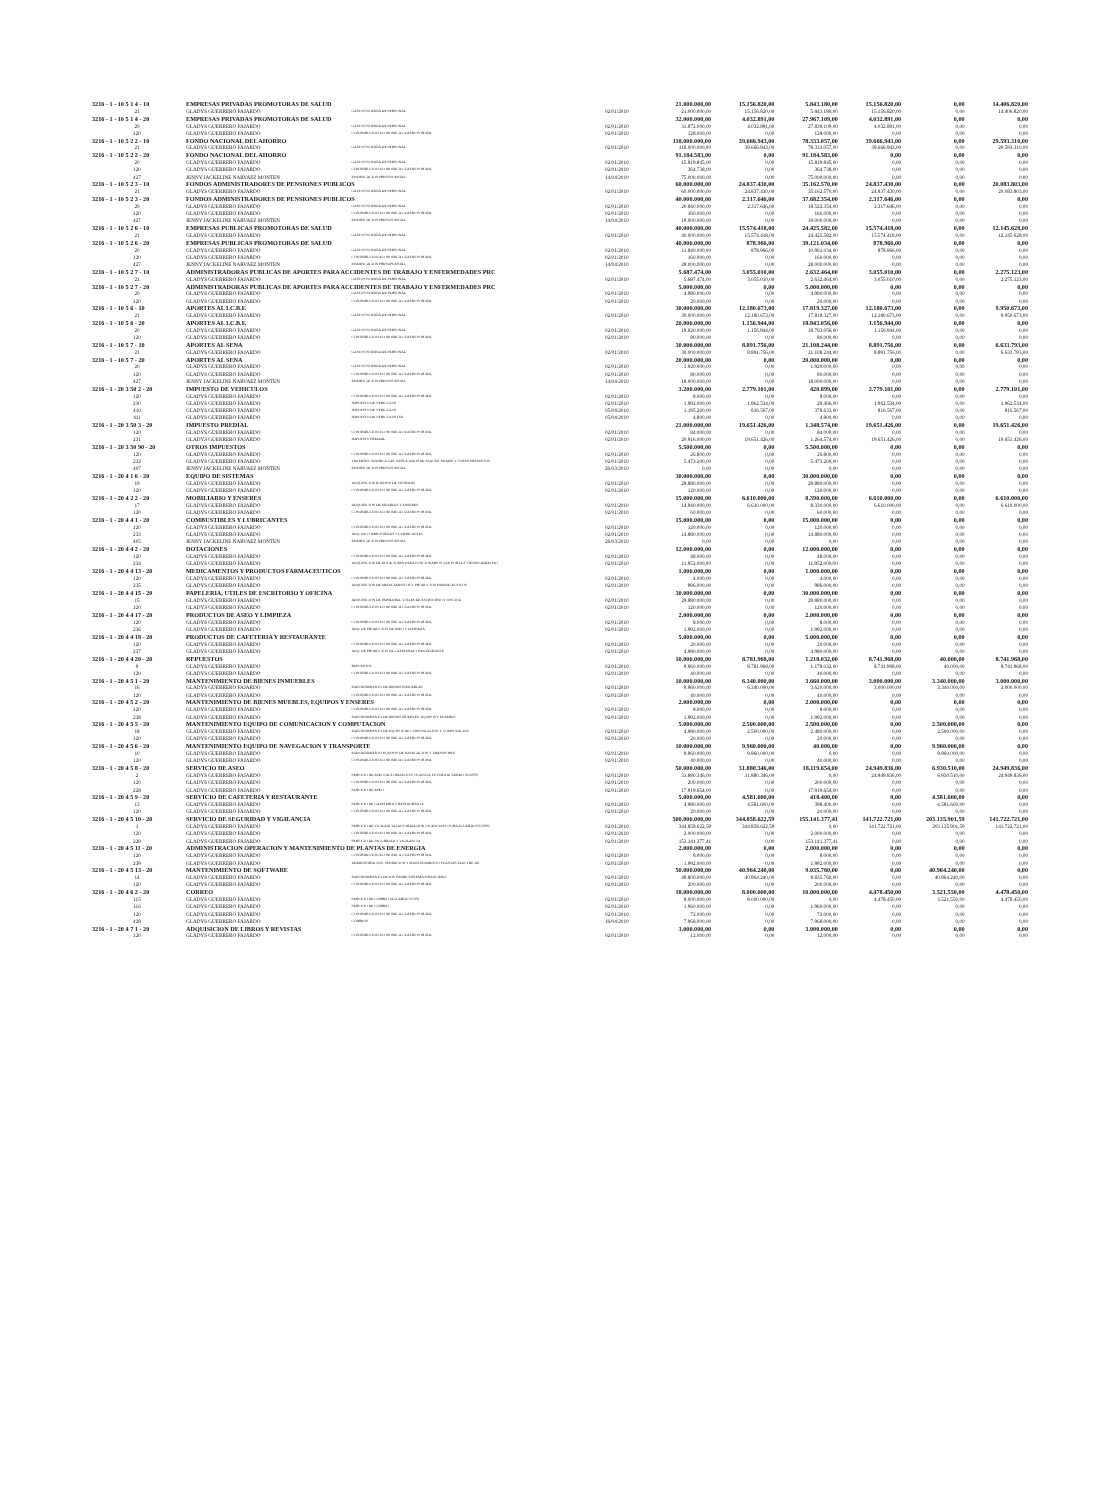| 3216 - 1 - 10 5 1 4 - 10 | EMPRESAS PRIVADAS PROMOTORAS DE SALUD | | | 21.000.000,00 | 15.156.820,00 | 5.843.180,00 | 15.156.820,00 | 0,00 | 14.406.820,00 |
| 21 | GLADYS GUERRERO FAJARDO | GASTOS NOMINA DE PERSONAL | 02/01/2010 | 21.000.000,00 | 15.156.820,00 | 5.843.180,00 | 15.156.820,00 | 0,00 | 14.406.820,00 |
| 3216 - 1 - 10 5 1 4 - 20 | EMPRESAS PRIVADAS PROMOTORAS DE SALUD | | | 32.000.000,00 | 4.032.891,00 | 27.967.109,00 | 4.032.891,00 | 0,00 | 0,00 |
| 20 | GLADYS GUERRERO FAJARDO | GASTOS NOMINA DE PERSONAL | 02/01/2010 | 31.872.000,00 | 4.032.891,00 | 27.839.109,00 | 4.032.891,00 | 0,00 | 0,00 |
| 120 | GLADYS GUERRERO FAJARDO | CONTRIBUCION ECONOMICA CUATRO POR MIL | 02/01/2010 | 128.000,00 | 0,00 | 128.000,00 | 0,00 | 0,00 | 0,00 |
| 3216 - 1 - 10 5 2 2 - 10 | FONDO NACIONAL DEL AHORRO | | | 118.000.000,00 | 39.666.943,00 | 78.333.057,00 | 39.666.943,00 | 0,00 | 29.593.310,00 |
| 21 | GLADYS GUERRERO FAJARDO | GASTOS NOMINA DE PERSONAL | 02/01/2010 | 118.000.000,00 | 39.666.943,00 | 78.333.057,00 | 39.666.943,00 | 0,00 | 29.593.310,00 |
| 3216 - 1 - 10 5 2 2 - 20 | FONDO NACIONAL DEL AHORRO | | | 91.184.583,00 | 0,00 | 91.184.583,00 | 0,00 | 0,00 | 0,00 |
| 20 | GLADYS GUERRERO FAJARDO | GASTOS NOMINA DE PERSONAL | 02/01/2010 | 15.819.845,00 | 0,00 | 15.819.845,00 | 0,00 | 0,00 | 0,00 |
| 120 | GLADYS GUERRERO FAJARDO | CONTRIBUCION ECONOMICA CUATRO POR MIL | 02/01/2010 | 364.738,00 | 0,00 | 364.738,00 | 0,00 | 0,00 | 0,00 |
| 427 | JENNY JACKELINE NARVAEZ MONTEN | MODIFICACION PRESUPUESTAL | 14/04/2010 | 75.000.000,00 | 0,00 | 75.000.000,00 | 0,00 | 0,00 | 0,00 |
| 3216 - 1 - 10 5 2 3 - 10 | FONDOS ADMINISTRADORES DE PENSIONES PUBLICOS | | | 60.000.000,00 | 24.837.430,00 | 35.162.570,00 | 24.837.430,00 | 0,00 | 20.083.803,00 |
| 21 | GLADYS GUERRERO FAJARDO | GASTOS NOMINA DE PERSONAL | 02/01/2010 | 60.000.000,00 | 24.837.430,00 | 35.162.570,00 | 24.837.430,00 | 0,00 | 20.083.803,00 |
| 3216 - 1 - 10 5 2 3 - 20 | FONDOS ADMINISTRADORES DE PENSIONES PUBLICOS | | | 40.000.000,00 | 2.317.646,00 | 37.682.354,00 | 2.317.646,00 | 0,00 | 0,00 |
| 20 | GLADYS GUERRERO FAJARDO | GASTOS NOMINA DE PERSONAL | 02/01/2010 | 20.840.000,00 | 2.317.646,00 | 18.522.354,00 | 2.317.646,00 | 0,00 | 0,00 |
| 120 | GLADYS GUERRERO FAJARDO | CONTRIBUCION ECONOMICA CUATRO POR MIL | 02/01/2010 | 160.000,00 | 0,00 | 160.000,00 | 0,00 | 0,00 | 0,00 |
| 427 | JENNY JACKELINE NARVAEZ MONTEN | MODIFICACION PRESUPUESTAL | 14/04/2010 | 19.000.000,00 | 0,00 | 19.000.000,00 | 0,00 | 0,00 | 0,00 |
| 3216 - 1 - 10 5 2 6 - 10 | EMPRESAS PUBLICAS PROMOTORAS DE SALUD | | | 40.000.000,00 | 15.574.418,00 | 24.425.582,00 | 15.574.418,00 | 0,00 | 12.145.628,00 |
| 21 | GLADYS GUERRERO FAJARDO | GASTOS NOMINA DE PERSONAL | 02/01/2010 | 40.000.000,00 | 15.574.418,00 | 24.425.582,00 | 15.574.418,00 | 0,00 | 12.145.628,00 |
| 3216 - 1 - 10 5 2 6 - 20 | EMPRESAS PUBLICAS PROMOTORAS DE SALUD | | | 40.000.000,00 | 878.966,00 | 39.121.034,00 | 878.966,00 | 0,00 | 0,00 |
| 20 | GLADYS GUERRERO FAJARDO | GASTOS NOMINA DE PERSONAL | 02/01/2010 | 11.840.000,00 | 878.966,00 | 10.961.034,00 | 878.966,00 | 0,00 | 0,00 |
| 120 | GLADYS GUERRERO FAJARDO | CONTRIBUCION ECONOMICA CUATRO POR MIL | 02/01/2010 | 160.000,00 | 0,00 | 160.000,00 | 0,00 | 0,00 | 0,00 |
| 427 | JENNY JACKELINE NARVAEZ MONTEN | MODIFICACION PRESUPUESTAL | 14/04/2010 | 28.000.000,00 | 0,00 | 28.000.000,00 | 0,00 | 0,00 | 0,00 |
| 3216 - 1 - 10 5 2 7 - 10 | ADMINISTRADORAS PUBLICAS DE APORTES PARA ACCIDENTES DE TRABAJO Y ENFERMEDADES PRC | | | 5.687.474,00 | 3.055.010,00 | 2.632.464,00 | 3.055.010,00 | 0,00 | 2.275.123,00 |
| 21 | GLADYS GUERRERO FAJARDO | GASTOS NOMINA DE PERSONAL | 02/01/2010 | 5.687.474,00 | 3.055.010,00 | 2.632.464,00 | 3.055.010,00 | 0,00 | 2.275.123,00 |
| 3216 - 1 - 10 5 2 7 - 20 | ADMINISTRADORAS PUBLICAS DE APORTES PARA ACCIDENTES DE TRABAJO Y ENFERMEDADES PRC | | | 5.000.000,00 | 0,00 | 5.000.000,00 | 0,00 | 0,00 | 0,00 |
| 20 | GLADYS GUERRERO FAJARDO | GASTOS NOMINA DE PERSONAL | 02/01/2010 | 4.980.000,00 | 0,00 | 4.980.000,00 | 0,00 | 0,00 | 0,00 |
| 120 | GLADYS GUERRERO FAJARDO | CONTRIBUCION ECONOMICA CUATRO POR MIL | 02/01/2010 | 20.000,00 | 0,00 | 20.000,00 | 0,00 | 0,00 | 0,00 |
| 3216 - 1 - 10 5 6 - 10 | APORTES AL I.C.B.F. | | | 30.000.000,00 | 12.180.673,00 | 17.819.327,00 | 12.180.673,00 | 0,00 | 9.950.673,00 |
| 21 | GLADYS GUERRERO FAJARDO | GASTOS NOMINA DE PERSONAL | 02/01/2010 | 30.000.000,00 | 12.180.673,00 | 17.819.327,00 | 12.180.673,00 | 0,00 | 9.950.673,00 |
| 3216 - 1 - 10 5 6 - 20 | APORTES AL I.C.B.F. | | | 20.000.000,00 | 1.156.944,00 | 18.843.056,00 | 1.156.944,00 | 0,00 | 0,00 |
| 20 | GLADYS GUERRERO FAJARDO | GASTOS NOMINA DE PERSONAL | 02/01/2010 | 19.920.000,00 | 1.156.944,00 | 18.763.056,00 | 1.156.944,00 | 0,00 | 0,00 |
| 120 | GLADYS GUERRERO FAJARDO | CONTRIBUCION ECONOMICA CUATRO POR MIL | 02/01/2010 | 80.000,00 | 0,00 | 80.000,00 | 0,00 | 0,00 | 0,00 |
| 3216 - 1 - 10 5 7 - 10 | APORTES AL SENA | | | 30.000.000,00 | 8.891.756,00 | 21.108.244,00 | 8.891.756,00 | 0,00 | 6.633.793,00 |
| 21 | GLADYS GUERRERO FAJARDO | GASTOS NOMINA DE PERSONAL | 02/01/2010 | 30.000.000,00 | 8.891.756,00 | 21.108.244,00 | 8.891.756,00 | 0,00 | 6.633.793,00 |
| 3216 - 1 - 10 5 7 - 20 | APORTES AL SENA | | | 20.000.000,00 | 0,00 | 20.000.000,00 | 0,00 | 0,00 | 0,00 |
| 20 | GLADYS GUERRERO FAJARDO | GASTOS NOMINA DE PERSONAL | 02/01/2010 | 1.920.000,00 | 0,00 | 1.920.000,00 | 0,00 | 0,00 | 0,00 |
| 120 | GLADYS GUERRERO FAJARDO | CONTRIBUCION ECONOMICA CUATRO POR MIL | 02/01/2010 | 80.000,00 | 0,00 | 80.000,00 | 0,00 | 0,00 | 0,00 |
| 427 | JENNY JACKELINE NARVAEZ MONTEN | MODIFICACION PRESUPUESTAL | 14/04/2010 | 18.000.000,00 | 0,00 | 18.000.000,00 | 0,00 | 0,00 | 0,00 |
| 3216 - 1 - 20 3 50 2 - 20 | IMPUESTO DE VEHICULOS | | | 3.200.000,00 | 2.779.101,00 | 420.899,00 | 2.779.101,00 | 0,00 | 2.779.101,00 |
| 120 | GLADYS GUERRERO FAJARDO | CONTRIBUCION ECONOMICA CUATRO POR MIL | 02/01/2010 | 8.000,00 | 0,00 | 8.000,00 | 0,00 | 0,00 | 0,00 |
| 230 | GLADYS GUERRERO FAJARDO | IMPUESTO DE VEHICULOS | 02/01/2010 | 1.992.000,00 | 1.962.534,00 | 29.466,00 | 1.962.534,00 | 0,00 | 1.962.534,00 |
| 410 | GLADYS GUERRERO FAJARDO | IMPUESTO DE VEHICULOS | 05/04/2010 | 1.195.200,00 | 816.567,00 | 378.633,00 | 816.567,00 | 0,00 | 816.567,00 |
| 411 | GLADYS GUERRERO FAJARDO | IMPUESTO DE VEHICULOS IVA | 05/04/2010 | 4.800,00 | 0,00 | 4.800,00 | 0,00 | 0,00 | 0,00 |
| 3216 - 1 - 20 3 50 3 - 20 | IMPUESTO PREDIAL | | | 21.000.000,00 | 19.651.426,00 | 1.348.574,00 | 19.651.426,00 | 0,00 | 19.651.426,00 |
| 120 | GLADYS GUERRERO FAJARDO | CONTRIBUCION ECONOMICA CUATRO POR MIL | 02/01/2010 | 84.000,00 | 0,00 | 84.000,00 | 0,00 | 0,00 | 0,00 |
| 231 | GLADYS GUERRERO FAJARDO | IMPUESTO PREDIAL | 02/01/2010 | 20.916.000,00 | 19.651.426,00 | 1.264.574,00 | 19.651.426,00 | 0,00 | 19.651.426,00 |
| 3216 - 1 - 20 3 50 90 - 20 | OTROS IMPUESTOS | | | 5.500.000,00 | 0,00 | 5.500.000,00 | 0,00 | 0,00 | 0,00 |
| 120 | GLADYS GUERRERO FAJARDO | CONTRIBUCION ECONOMICA CUATRO POR MIL | 02/01/2010 | 26.800,00 | 0,00 | 26.800,00 | 0,00 | 0,00 | 0,00 |
| 232 | GLADYS GUERRERO FAJARDO | TRAMITES, MATRICULAS, DUPLICADOS DE PLACAS, PEAJES Y OTROS IMPUESTOS | 02/01/2010 | 5.473.200,00 | 0,00 | 5.473.200,00 | 0,00 | 0,00 | 0,00 |
| 407 | JENNY JACKELINE NARVAEZ MONTEN | MODIFICACION PRESUPUESTAL | 26/03/2010 | 0,00 | 0,00 | 0,00 | 0,00 | 0,00 | 0,00 |
| 3216 - 1 - 20 4 1 6 - 20 | EQUIPO DE SISTEMAS | | | 30.000.000,00 | 0,00 | 30.000.000,00 | 0,00 | 0,00 | 0,00 |
| 19 | GLADYS GUERRERO FAJARDO | ADQUISICION EQUIPOS DE SISTEMAS | 02/01/2010 | 29.880.000,00 | 0,00 | 29.880.000,00 | 0,00 | 0,00 | 0,00 |
| 120 | GLADYS GUERRERO FAJARDO | CONTRIBUCION ECONOMICA CUATRO POR MIL | 02/01/2010 | 120.000,00 | 0,00 | 120.000,00 | 0,00 | 0,00 | 0,00 |
| 3216 - 1 - 20 4 2 2 - 20 | MOBILIARIO Y ENSERES | | | 15.000.000,00 | 6.610.000,00 | 8.390.000,00 | 6.610.000,00 | 0,00 | 6.610.000,00 |
| 17 | GLADYS GUERRERO FAJARDO | ADQUISICION DE MUEBLES Y ENSERES | 02/01/2010 | 14.940.000,00 | 6.610.000,00 | 8.330.000,00 | 6.610.000,00 | 0,00 | 6.610.000,00 |
| 120 | GLADYS GUERRERO FAJARDO | CONTRIBUCION ECONOMICA CUATRO POR MIL | 02/01/2010 | 60.000,00 | 0,00 | 60.000,00 | 0,00 | 0,00 | 0,00 |
| 3216 - 1 - 20 4 4 1 - 20 | COMBUSTIBLES Y LUBRICANTES | | | 15.000.000,00 | 0,00 | 15.000.000,00 | 0,00 | 0,00 | 0,00 |
| 120 | GLADYS GUERRERO FAJARDO | CONTRIBUCION ECONOMICA CUATRO POR MIL | 02/01/2010 | 120.000,00 | 0,00 | 120.000,00 | 0,00 | 0,00 | 0,00 |
| 233 | GLADYS GUERRERO FAJARDO | ADQ. DE COMBUSTIBLES Y LUBRICANTES | 02/01/2010 | 14.880.000,00 | 0,00 | 14.880.000,00 | 0,00 | 0,00 | 0,00 |
| 405 | JENNY JACKELINE NARVAEZ MONTEN | MODIFICACION PRESUPUESTAL | 26/03/2010 | 0,00 | 0,00 | 0,00 | 0,00 | 0,00 | 0,00 |
| 3216 - 1 - 20 4 4 2 - 20 | DOTACIONES | | | 12.000.000,00 | 0,00 | 12.000.000,00 | 0,00 | 0,00 | 0,00 |
| 120 | GLADYS GUERRERO FAJARDO | CONTRIBUCION ECONOMICA CUATRO POR MIL | 02/01/2010 | 48.000,00 | 0,00 | 48.000,00 | 0,00 | 0,00 | 0,00 |
| 234 | GLADYS GUERRERO FAJARDO | ADQUISICION DE DOTACIONES PARA FUNCIONARIOS QUE POR LEY TIENEN DERECHO | 02/01/2010 | 11.952.000,00 | 0,00 | 11.952.000,00 | 0,00 | 0,00 | 0,00 |
| 3216 - 1 - 20 4 4 13 - 20 | MEDICAMENTOS Y PRODUCTOS FARMACEUTICOS | | | 1.000.000,00 | 0,00 | 1.000.000,00 | 0,00 | 0,00 | 0,00 |
| 120 | GLADYS GUERRERO FAJARDO | CONTRIBUCION ECONOMICA CUATRO POR MIL | 02/01/2010 | 4.000,00 | 0,00 | 4.000,00 | 0,00 | 0,00 | 0,00 |
| 235 | GLADYS GUERRERO FAJARDO | ADQUISICION DE MEDICAMENTOS Y PRODUCTOS FARMACEUTICOS | 02/01/2010 | 996.000,00 | 0,00 | 996.000,00 | 0,00 | 0,00 | 0,00 |
| 3216 - 1 - 20 4 4 15 - 20 | PAPELERIA, UTILES DE ESCRITORIO Y OFICINA | | | 30.000.000,00 | 0,00 | 30.000.000,00 | 0,00 | 0,00 | 0,00 |
| 15 | GLADYS GUERRERO FAJARDO | ADQUISICION DE PAPELERIA, UTILES DE ESCRITORIO Y OFICINA | 02/01/2010 | 29.880.000,00 | 0,00 | 29.880.000,00 | 0,00 | 0,00 | 0,00 |
| 120 | GLADYS GUERRERO FAJARDO | CONTRIBUCION ECONOMICA CUATRO POR MIL | 02/01/2010 | 120.000,00 | 0,00 | 120.000,00 | 0,00 | 0,00 | 0,00 |
| 3216 - 1 - 20 4 4 17 - 20 | PRODUCTOS DE ASEO Y LIMPIEZA | | | 2.000.000,00 | 0,00 | 2.000.000,00 | 0,00 | 0,00 | 0,00 |
| 120 | GLADYS GUERRERO FAJARDO | CONTRIBUCION ECONOMICA CUATRO POR MIL | 02/01/2010 | 8.000,00 | 0,00 | 8.000,00 | 0,00 | 0,00 | 0,00 |
| 236 | GLADYS GUERRERO FAJARDO | ADQ. DE PRODUCTOS DE ASEO Y LIMPIEZA | 02/01/2010 | 1.992.000,00 | 0,00 | 1.992.000,00 | 0,00 | 0,00 | 0,00 |
| 3216 - 1 - 20 4 4 18 - 20 | PRODUCTOS DE CAFETERIA Y RESTAURANTE | | | 5.000.000,00 | 0,00 | 5.000.000,00 | 0,00 | 0,00 | 0,00 |
| 120 | GLADYS GUERRERO FAJARDO | CONTRIBUCION ECONOMICA CUATRO POR MIL | 02/01/2010 | 20.000,00 | 0,00 | 20.000,00 | 0,00 | 0,00 | 0,00 |
| 237 | GLADYS GUERRERO FAJARDO | ADQ. DE PRODUCTOS DE CAFETERIA Y RESTAURANTE | 02/01/2010 | 4.980.000,00 | 0,00 | 4.980.000,00 | 0,00 | 0,00 | 0,00 |
| 3216 - 1 - 20 4 4 20 - 20 | REPUESTOS | | | 10.000.000,00 | 8.781.968,00 | 1.218.032,00 | 8.741.968,00 | 40.000,00 | 8.741.968,00 |
| 9 | GLADYS GUERRERO FAJARDO | REPUESTOS | 02/01/2010 | 9.960.000,00 | 8.781.968,00 | 1.178.032,00 | 8.741.968,00 | 40.000,00 | 8.741.968,00 |
| 120 | GLADYS GUERRERO FAJARDO | CONTRIBUCION ECONOMICA CUATRO POR MIL | 02/01/2010 | 40.000,00 | 0,00 | 40.000,00 | 0,00 | 0,00 | 0,00 |
| 3216 - 1 - 20 4 5 1 - 20 | MANTENIMIENTO DE BIENES INMUEBLES | | | 10.000.000,00 | 6.340.000,00 | 3.660.000,00 | 3.000.000,00 | 3.340.000,00 | 3.000.000,00 |
| 16 | GLADYS GUERRERO FAJARDO | MANTENIMIENTO DE BIENES INMUEBLES | 02/01/2010 | 9.960.000,00 | 6.340.000,00 | 3.620.000,00 | 3.000.000,00 | 3.340.000,00 | 3.000.000,00 |
| 120 | GLADYS GUERRERO FAJARDO | CONTRIBUCION ECONOMICA CUATRO POR MIL | 02/01/2010 | 40.000,00 | 0,00 | 40.000,00 | 0,00 | 0,00 | 0,00 |
| 3216 - 1 - 20 4 5 2 - 20 | MANTENIMIENTO DE BIENES MUEBLES, EQUIPOS Y ENSERES | | | 2.000.000,00 | 0,00 | 2.000.000,00 | 0,00 | 0,00 | 0,00 |
| 120 | GLADYS GUERRERO FAJARDO | CONTRIBUCION ECONOMICA CUATRO POR MIL | 02/01/2010 | 8.000,00 | 0,00 | 8.000,00 | 0,00 | 0,00 | 0,00 |
| 238 | GLADYS GUERRERO FAJARDO | MANTENIMIENTO DE BIENES MUEBLES, EQUIPOS Y ENSERES | 02/01/2010 | 1.992.000,00 | 0,00 | 1.992.000,00 | 0,00 | 0,00 | 0,00 |
| 3216 - 1 - 20 4 5 5 - 20 | MANTENIMIENTO EQUIPO DE COMUNICACION Y COMPUTACION | | | 5.000.000,00 | 2.500.000,00 | 2.500.000,00 | 0,00 | 2.500.000,00 | 0,00 |
| 18 | GLADYS GUERRERO FAJARDO | MANTENIMIENTO DE EQUIPOS DE COMUNICACION Y COMPUTACION | 02/01/2010 | 4.980.000,00 | 2.500.000,00 | 2.480.000,00 | 0,00 | 2.500.000,00 | 0,00 |
| 120 | GLADYS GUERRERO FAJARDO | CONTRIBUCION ECONOMICA CUATRO POR MIL | 02/01/2010 | 20.000,00 | 0,00 | 20.000,00 | 0,00 | 0,00 | 0,00 |
| 3216 - 1 - 20 4 5 6 - 20 | MANTENIMIENTO EQUIPO DE NAVEGACION Y TRANSPORTE | | | 10.000.000,00 | 9.960.000,00 | 40.000,00 | 0,00 | 9.960.000,00 | 0,00 |
| 10 | GLADYS GUERRERO FAJARDO | MANTENIMIENTO EQUIPOS DE NAVEGACION Y TRANSPORTE | 02/01/2010 | 9.960.000,00 | 9.960.000,00 | 0,00 | 0,00 | 9.960.000,00 | 0,00 |
| 120 | GLADYS GUERRERO FAJARDO | CONTRIBUCION ECONOMICA CUATRO POR MIL | 02/01/2010 | 40.000,00 | 0,00 | 40.000,00 | 0,00 | 0,00 | 0,00 |
| 3216 - 1 - 20 4 5 8 - 20 | SERVICIO DE ASEO | | | 50.000.000,00 | 31.880.346,00 | 18.119.654,00 | 24.949.836,00 | 6.930.510,00 | 24.949.836,00 |
| 2 | GLADYS GUERRERO FAJARDO | SERVICIO DE ASEO (AUTORIZACION VIGENCIA FUTURA ACUERDO 02/2009) | 02/01/2010 | 31.880.346,00 | 31.880.346,00 | 0,00 | 24.949.836,00 | 6.930.510,00 | 24.949.836,00 |
| 120 | GLADYS GUERRERO FAJARDO | CONTRIBUCION ECONOMICA CUATRO POR MIL | 02/01/2010 | 200.000,00 | 0,00 | 200.000,00 | 0,00 | 0,00 | 0,00 |
| 228 | GLADYS GUERRERO FAJARDO | SERVICIO DE ASEO | 02/01/2010 | 17.919.654,00 | 0,00 | 17.919.654,00 | 0,00 | 0,00 | 0,00 |
| 3216 - 1 - 20 4 5 9 - 20 | SERVICIO DE CAFETERIA Y RESTAURANTE | | | 5.000.000,00 | 4.581.600,00 | 418.400,00 | 0,00 | 4.581.600,00 | 0,00 |
| 13 | GLADYS GUERRERO FAJARDO | SERVICIO DE CAFETERIA Y RESTAURANTE | 02/01/2010 | 4.980.000,00 | 4.581.600,00 | 398.400,00 | 0,00 | 4.581.600,00 | 0,00 |
| 120 | GLADYS GUERRERO FAJARDO | CONTRIBUCION ECONOMICA CUATRO POR MIL | 02/01/2010 | 20.000,00 | 0,00 | 20.000,00 | 0,00 | 0,00 | 0,00 |
| 3216 - 1 - 20 4 5 10 - 20 | SERVICIO DE SEGURIDAD Y VIGILANCIA | | | 500.000.000,00 | 344.858.622,59 | 155.141.377,41 | 141.722.721,00 | 203.135.901,59 | 141.722.721,00 |
| 1 | GLADYS GUERRERO FAJARDO | SERVICIO DE VIGILANCIA (AUTORIZACION VIGENCIA FUTURA ACUERDO 02/2009) | 02/01/2010 | 344.858.622,59 | 344.858.622,59 | 0,00 | 141.722.721,00 | 203.135.901,59 | 141.722.721,00 |
| 120 | GLADYS GUERRERO FAJARDO | CONTRIBUCION ECONOMICA CUATRO POR MIL | 02/01/2010 | 2.000.000,00 | 0,00 | 2.000.000,00 | 0,00 | 0,00 | 0,00 |
| 229 | GLADYS GUERRERO FAJARDO | SERVICIO DE SEGURIDAD Y VIGILANCIA | 02/01/2010 | 153.141.377,41 | 0,00 | 153.141.377,41 | 0,00 | 0,00 | 0,00 |
| 3216 - 1 - 20 4 5 11 - 20 | ADMINISTRACION OPERACION Y MANTENIMIENTO DE PLANTAS DE ENERGIA | | | 2.000.000,00 | 0,00 | 2.000.000,00 | 0,00 | 0,00 | 0,00 |
| 120 | GLADYS GUERRERO FAJARDO | CONTRIBUCION ECONOMICA CUATRO POR MIL | 02/01/2010 | 8.000,00 | 0,00 | 8.000,00 | 0,00 | 0,00 | 0,00 |
| 239 | GLADYS GUERRERO FAJARDO | ADMINISTRACION, OPERACION Y MANTENIMIENTO PLANTAS ELECTRICAS | 02/01/2010 | 1.992.000,00 | 0,00 | 1.992.000,00 | 0,00 | 0,00 | 0,00 |
| 3216 - 1 - 20 4 5 13 - 20 | MANTENIMIENTO DE SOFTWARE | | | 50.000.000,00 | 40.964.240,00 | 9.035.760,00 | 0,00 | 40.964.240,00 | 0,00 |
| 14 | GLADYS GUERRERO FAJARDO | MANTENIMIENTO DE SOFTWARE SISTEMA FINANCIERO | 02/01/2010 | 49.800.000,00 | 40.964.240,00 | 8.835.760,00 | 0,00 | 40.964.240,00 | 0,00 |
| 120 | GLADYS GUERRERO FAJARDO | CONTRIBUCION ECONOMICA CUATRO POR MIL | 02/01/2010 | 200.000,00 | 0,00 | 200.000,00 | 0,00 | 0,00 | 0,00 |
| 3216 - 1 - 20 4 6 2 - 20 | CORREO | | | 18.000.000,00 | 8.000.000,00 | 10.000.000,00 | 4.478.450,00 | 3.521.550,00 | 4.478.450,00 |
| 115 | GLADYS GUERRERO FAJARDO | SERVICIO DE CORREO (ACUERDO 02/09) | 02/01/2010 | 8.000.000,00 | 8.000.000,00 | 0,00 | 4.478.450,00 | 3.521.550,00 | 4.478.450,00 |
| 116 | GLADYS GUERRERO FAJARDO | SERVICIO DE CORREO | 02/01/2010 | 1.960.000,00 | 0,00 | 1.960.000,00 | 0,00 | 0,00 | 0,00 |
| 120 | GLADYS GUERRERO FAJARDO | CONTRIBUCION ECONOMICA CUATRO POR MIL | 02/01/2010 | 72.000,00 | 0,00 | 72.000,00 | 0,00 | 0,00 | 0,00 |
| 428 | GLADYS GUERRERO FAJARDO | CORREOS | 16/04/2010 | 7.968.000,00 | 0,00 | 7.968.000,00 | 0,00 | 0,00 | 0,00 |
| 3216 - 1 - 20 4 7 1 - 20 | ADQUISICION DE LIBROS Y REVISTAS | | | 3.000.000,00 | 0,00 | 3.000.000,00 | 0,00 | 0,00 | 0,00 |
| 120 | GLADYS GUERRERO FAJARDO | CONTRIBUCION ECONOMICA CUATRO POR MIL | 02/01/2010 | 12.000,00 | 0,00 | 12.000,00 | 0,00 | 0,00 | 0,00 |